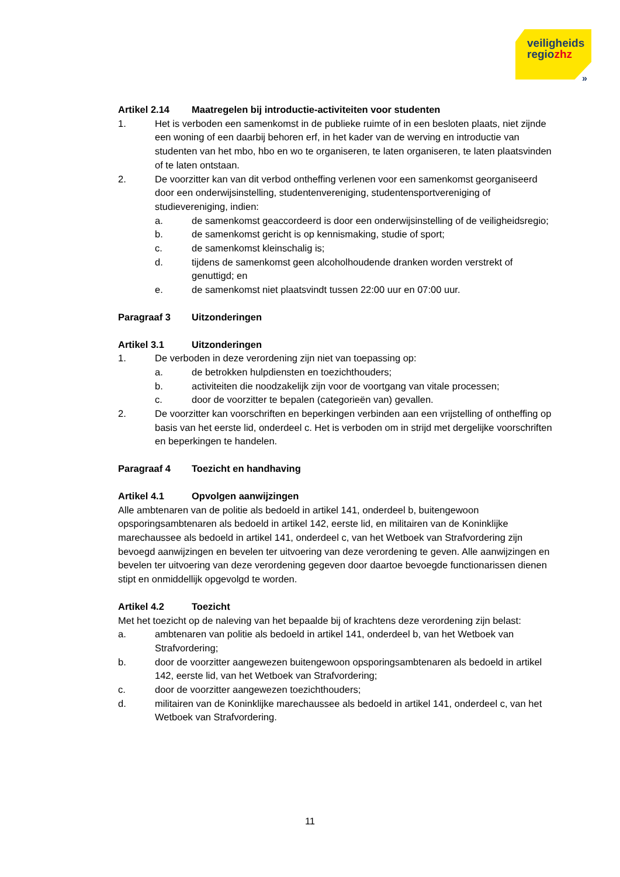veiligheids
regiozhz
»
Artikel 2.14 Maatregelen bij introductie-activiteiten voor studenten
1. Het is verboden een samenkomst in de publieke ruimte of in een besloten plaats, niet zijnde een woning of een daarbij behoren erf, in het kader van de werving en introductie van studenten van het mbo, hbo en wo te organiseren, te laten organiseren, te laten plaatsvinden of te laten ontstaan.
2. De voorzitter kan van dit verbod ontheffing verlenen voor een samenkomst georganiseerd door een onderwijsinstelling, studentenvereniging, studentensportvereniging of studievereniging, indien:
a. de samenkomst geaccordeerd is door een onderwijsinstelling of de veiligheidsregio;
b. de samenkomst gericht is op kennismaking, studie of sport;
c. de samenkomst kleinschalig is;
d. tijdens de samenkomst geen alcoholhoudende dranken worden verstrekt of genuttigd; en
e. de samenkomst niet plaatsvindt tussen 22:00 uur en 07:00 uur.
Paragraaf 3 Uitzonderingen
Artikel 3.1 Uitzonderingen
1. De verboden in deze verordening zijn niet van toepassing op:
a. de betrokken hulpdiensten en toezichthouders;
b. activiteiten die noodzakelijk zijn voor de voortgang van vitale processen;
c. door de voorzitter te bepalen (categorieën van) gevallen.
2. De voorzitter kan voorschriften en beperkingen verbinden aan een vrijstelling of ontheffing op basis van het eerste lid, onderdeel c. Het is verboden om in strijd met dergelijke voorschriften en beperkingen te handelen.
Paragraaf 4 Toezicht en handhaving
Artikel 4.1 Opvolgen aanwijzingen
Alle ambtenaren van de politie als bedoeld in artikel 141, onderdeel b, buitengewoon opsporingsambtenaren als bedoeld in artikel 142, eerste lid, en militairen van de Koninklijke marechaussee als bedoeld in artikel 141, onderdeel c, van het Wetboek van Strafvordering zijn bevoegd aanwijzingen en bevelen ter uitvoering van deze verordening te geven. Alle aanwijzingen en bevelen ter uitvoering van deze verordening gegeven door daartoe bevoegde functionarissen dienen stipt en onmiddellijk opgevolgd te worden.
Artikel 4.2 Toezicht
Met het toezicht op de naleving van het bepaalde bij of krachtens deze verordening zijn belast:
a. ambtenaren van politie als bedoeld in artikel 141, onderdeel b, van het Wetboek van Strafvordering;
b. door de voorzitter aangewezen buitengewoon opsporingsambtenaren als bedoeld in artikel 142, eerste lid, van het Wetboek van Strafvordering;
c. door de voorzitter aangewezen toezichthouders;
d. militairen van de Koninklijke marechaussee als bedoeld in artikel 141, onderdeel c, van het Wetboek van Strafvordering.
11